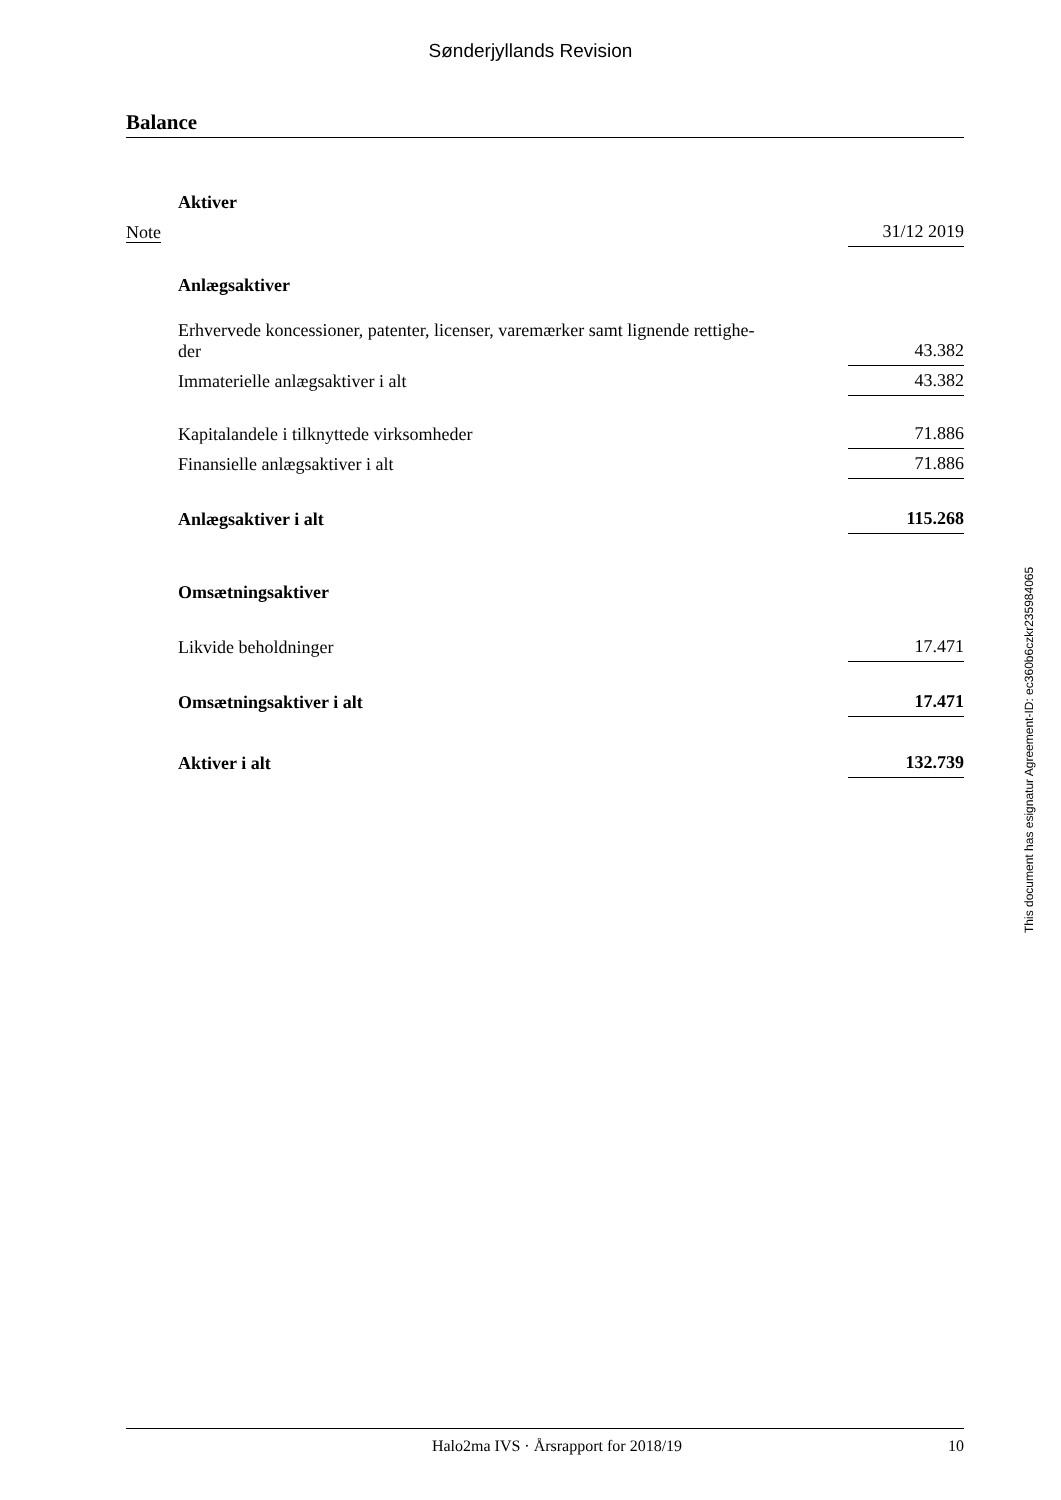Sønderjyllands Revision
Balance
| | Aktiver | |
| Note | | 31/12 2019 |
| | Anlægsaktiver | |
| | Erhvervede koncessioner, patenter, licenser, varemærker samt lignende rettighe- der | 43.382 |
| | Immaterielle anlægsaktiver i alt | 43.382 |
| | Kapitalandele i tilknyttede virksomheder | 71.886 |
| | Finansielle anlægsaktiver i alt | 71.886 |
| | Anlægsaktiver i alt | 115.268 |
| | Omsætningsaktiver | |
| | Likvide beholdninger | 17.471 |
| | Omsætningsaktiver i alt | 17.471 |
| | Aktiver i alt | 132.739 |
This document has esignatur Agreement-ID: ec360b6czkr235984065
Halo2ma IVS · Årsrapport for 2018/19 10